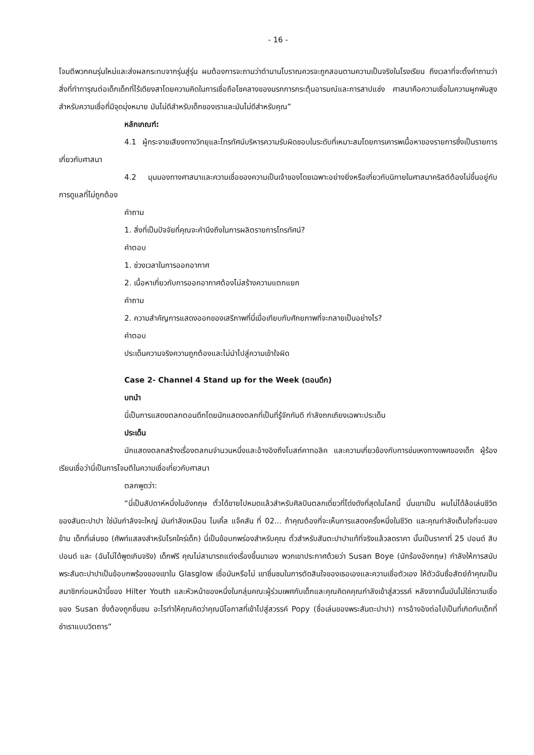- 16 -
โจมตีพวกคนรุ่นใหม่และส่งผลกระทบจากรุ่นสู่รุ่น ผมต้องการจะถามว่าตำนานโบราณควรจะถูกสอนตามความเป็นจริงในโรงเรียน ถึงเวลาที่จะตั้งคำถามว่าสิ่งที่ทำทารุณต่อเด็กเด็กที่ไร้เดียงสาโดยความคิดในการเชื่อถือโชคลางของนรกการกระตุ้นอารมณ์และการสาปแช่ง ศาสนาคือความเชื่อในความผูกพันสูงสำหรับความเชื่อที่มีจุดมุ่งหมาย มันไม่ดีสำหรับเด็กของเราและมันไม่ดีสำหรับคุณ”
หลักเกณฑ์:
4.1 ผู้กระจายเสียงทางวิทยุและโทรทัศน์บริหารความรับผิดชอบในระดับที่เหมาะสมโดยการเคารพเนื้อหาของรายการซึ่งเป็นรายการเกี่ยวกับศาสนา
4.2 มุมมองทางศาสนาและความเชื่อของความเป็นเจ้าของโดยเฉพาะอย่างยิ่งหรือเกี่ยวกับนิกายในศาสนาคริสต์ต้องไม่ขึ้นอยู่กับการดูแลที่ไม่ถูกต้อง
คำถาม
1. สิ่งที่เป็นปัจจัยที่คุณจะคำนึงถึงในการผลิตรายการโทรทัศน์?
คำตอบ
1. ช่วงเวลาในการออกอากาศ
2. เนื้อหาเกี่ยวกับการออกอากาศต้องไม่สร้างความแตกแยก
คำถาม
2. ความสำคัญการแสดงออกของเสรีภาพที่นี่เมื่อเทียบกับศักยภาพที่จะกลายเป็นอย่างไร?
คำตอบ
ประเด็นความจริงความถูกต้องและไม่นำไปสู่ความเข้าใจผิด
Case 2- Channel 4 Stand up for the Week (ตอนดึก)
บทนำ
นี่เป็นการแสดงตลกตอนดึกโดยนักแสดงตลกที่เป็นที่รู้จักกันดี กำลังถกเถียงเฉพาะประเด็น
ประเด็น
นักแสดงตลกสร้างเรื่องตลกมจำนวนหนึ่งและอ้างอิงถึงโบสถ์คาทอลิค และความเกี่ยวข้องกับการข่มเหงทางเพศของเด็ก ผู้ร้องเรียนเชื่อว่านี่เป็นการโจมตีในความเชื่อเกี่ยวกับศาสนา
ตลกพูดว่า:
“นี่เป็นสัปดาห์หนึ่งในอังกฤษ ตั๋วได้ขายไปหมดแล้วสำหรับศิลปินตลกเดี่ยวที่โด่งดังที่สุดในโลกนี้ นั่นเขาเป็น ผมไม่ได้ล้อเล่นชีวิตของสันตะปาปา ใช่มันกำลังจะใหญ่ มันกำลังเหมือน ไมเคิ้ล แจ๊คสัน ที่ 02... ถ้าคุณต้องที่จะเห็นการแสดงครั้งหนึ่งในชีวิต และคุณกำลังเต็มใจที่จะมองข้าม เด็กที่เล่นซอ (ศัพท์แสลงสำหรับโรคใคร่เด็ก) นี่เป็นข้อบกพร่องสำหรับคุณ ตั๋วสำหรับสันตะปาปาแท้ที่จริงแล้วลดราคา นั้นเป็นราคาที่ 25 ปอนด์ สิบปอนด์ และ (ฉันไม่ได้พูดเกินจริง) เด็กฟรี คุณไม่สามารถแต่งเรื่องขึ้นมาเอง พวกเขาประกาศด้วยว่า Susan Boye (นักร้องอังกฤษ) กำลังให้การสนับพระสันตะปาปาเป็นข้อบกพร้องของเขาใน Glasglow เชื่อมันหรือไม่ เขาชื่นชมในการตัดสินใจของเธอเองและความเชื่อตัวเอง ให้ตัวฉันซื่อสัตย์ถ้าคุณเป็นสมาชิกก่อนหน้านี้ของ Hilter Youth และหัวหน้าของหนึ่งในกลุ่มคณะผู้ร่วมเพศกับเด็กและคุณคิดคคุณกำลังเข้าสู่สวรรค์ หลังจากนั้นมันไม่ใช่ความเชื่อของ Susan ซึ่งต้องถูกชื่นชม อะไรทำให้คุณคิดว่าคุณมีโอกาสที่เข้าไปสู่สวรรค์ Popy (ชื่อเล่นของพระสันตะปาปา) การอ้างอิงต่อไปเป็นที่เกิดกับเด็กที่ชำเราแบบวิตถาร”